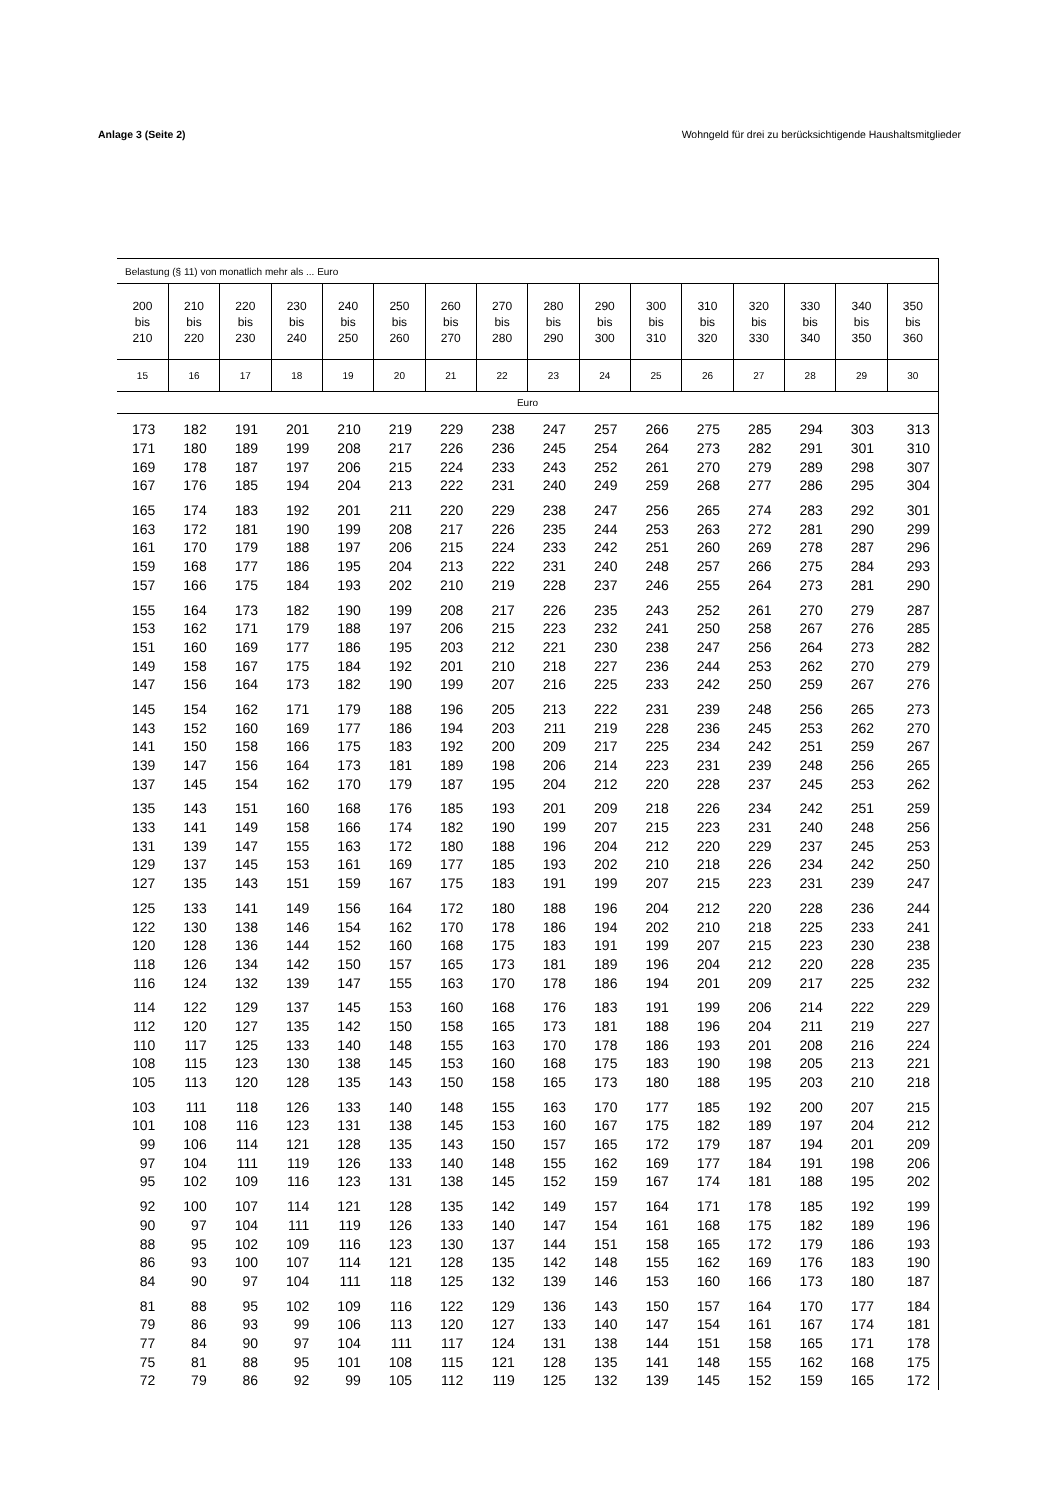Anlage 3 (Seite 2) Wohngeld für drei zu berücksichtigende Haushaltsmitglieder
| Belastung (§ 11) von monatlich mehr als ... Euro | | | | | | | | | | | | | | | |
| --- | --- | --- | --- | --- | --- | --- | --- | --- | --- | --- | --- | --- | --- | --- | --- |
| 200 bis 210 | 210 bis 220 | 220 bis 230 | 230 bis 240 | 240 bis 250 | 250 bis 260 | 260 bis 270 | 270 bis 280 | 280 bis 290 | 290 bis 300 | 300 bis 310 | 310 bis 320 | 320 bis 330 | 330 bis 340 | 340 bis 350 | 350 bis 360 |
| 15 | 16 | 17 | 18 | 19 | 20 | 21 | 22 | 23 | 24 | 25 | 26 | 27 | 28 | 29 | 30 |
| Euro | | | | | | | | | | | | | | | |
| 173 | 182 | 191 | 201 | 210 | 219 | 229 | 238 | 247 | 257 | 266 | 275 | 285 | 294 | 303 | 313 |
| 171 | 180 | 189 | 199 | 208 | 217 | 226 | 236 | 245 | 254 | 264 | 273 | 282 | 291 | 301 | 310 |
| 169 | 178 | 187 | 197 | 206 | 215 | 224 | 233 | 243 | 252 | 261 | 270 | 279 | 289 | 298 | 307 |
| 167 | 176 | 185 | 194 | 204 | 213 | 222 | 231 | 240 | 249 | 259 | 268 | 277 | 286 | 295 | 304 |
| 165 | 174 | 183 | 192 | 201 | 211 | 220 | 229 | 238 | 247 | 256 | 265 | 274 | 283 | 292 | 301 |
| 163 | 172 | 181 | 190 | 199 | 208 | 217 | 226 | 235 | 244 | 253 | 263 | 272 | 281 | 290 | 299 |
| 161 | 170 | 179 | 188 | 197 | 206 | 215 | 224 | 233 | 242 | 251 | 260 | 269 | 278 | 287 | 296 |
| 159 | 168 | 177 | 186 | 195 | 204 | 213 | 222 | 231 | 240 | 248 | 257 | 266 | 275 | 284 | 293 |
| 157 | 166 | 175 | 184 | 193 | 202 | 210 | 219 | 228 | 237 | 246 | 255 | 264 | 273 | 281 | 290 |
| 155 | 164 | 173 | 182 | 190 | 199 | 208 | 217 | 226 | 235 | 243 | 252 | 261 | 270 | 279 | 287 |
| 153 | 162 | 171 | 179 | 188 | 197 | 206 | 215 | 223 | 232 | 241 | 250 | 258 | 267 | 276 | 285 |
| 151 | 160 | 169 | 177 | 186 | 195 | 203 | 212 | 221 | 230 | 238 | 247 | 256 | 264 | 273 | 282 |
| 149 | 158 | 167 | 175 | 184 | 192 | 201 | 210 | 218 | 227 | 236 | 244 | 253 | 262 | 270 | 279 |
| 147 | 156 | 164 | 173 | 182 | 190 | 199 | 207 | 216 | 225 | 233 | 242 | 250 | 259 | 267 | 276 |
| 145 | 154 | 162 | 171 | 179 | 188 | 196 | 205 | 213 | 222 | 231 | 239 | 248 | 256 | 265 | 273 |
| 143 | 152 | 160 | 169 | 177 | 186 | 194 | 203 | 211 | 219 | 228 | 236 | 245 | 253 | 262 | 270 |
| 141 | 150 | 158 | 166 | 175 | 183 | 192 | 200 | 209 | 217 | 225 | 234 | 242 | 251 | 259 | 267 |
| 139 | 147 | 156 | 164 | 173 | 181 | 189 | 198 | 206 | 214 | 223 | 231 | 239 | 248 | 256 | 265 |
| 137 | 145 | 154 | 162 | 170 | 179 | 187 | 195 | 204 | 212 | 220 | 228 | 237 | 245 | 253 | 262 |
| 135 | 143 | 151 | 160 | 168 | 176 | 185 | 193 | 201 | 209 | 218 | 226 | 234 | 242 | 251 | 259 |
| 133 | 141 | 149 | 158 | 166 | 174 | 182 | 190 | 199 | 207 | 215 | 223 | 231 | 240 | 248 | 256 |
| 131 | 139 | 147 | 155 | 163 | 172 | 180 | 188 | 196 | 204 | 212 | 220 | 229 | 237 | 245 | 253 |
| 129 | 137 | 145 | 153 | 161 | 169 | 177 | 185 | 193 | 202 | 210 | 218 | 226 | 234 | 242 | 250 |
| 127 | 135 | 143 | 151 | 159 | 167 | 175 | 183 | 191 | 199 | 207 | 215 | 223 | 231 | 239 | 247 |
| 125 | 133 | 141 | 149 | 156 | 164 | 172 | 180 | 188 | 196 | 204 | 212 | 220 | 228 | 236 | 244 |
| 122 | 130 | 138 | 146 | 154 | 162 | 170 | 178 | 186 | 194 | 202 | 210 | 218 | 225 | 233 | 241 |
| 120 | 128 | 136 | 144 | 152 | 160 | 168 | 175 | 183 | 191 | 199 | 207 | 215 | 223 | 230 | 238 |
| 118 | 126 | 134 | 142 | 150 | 157 | 165 | 173 | 181 | 189 | 196 | 204 | 212 | 220 | 228 | 235 |
| 116 | 124 | 132 | 139 | 147 | 155 | 163 | 170 | 178 | 186 | 194 | 201 | 209 | 217 | 225 | 232 |
| 114 | 122 | 129 | 137 | 145 | 153 | 160 | 168 | 176 | 183 | 191 | 199 | 206 | 214 | 222 | 229 |
| 112 | 120 | 127 | 135 | 142 | 150 | 158 | 165 | 173 | 181 | 188 | 196 | 204 | 211 | 219 | 227 |
| 110 | 117 | 125 | 133 | 140 | 148 | 155 | 163 | 170 | 178 | 186 | 193 | 201 | 208 | 216 | 224 |
| 108 | 115 | 123 | 130 | 138 | 145 | 153 | 160 | 168 | 175 | 183 | 190 | 198 | 205 | 213 | 221 |
| 105 | 113 | 120 | 128 | 135 | 143 | 150 | 158 | 165 | 173 | 180 | 188 | 195 | 203 | 210 | 218 |
| 103 | 111 | 118 | 126 | 133 | 140 | 148 | 155 | 163 | 170 | 177 | 185 | 192 | 200 | 207 | 215 |
| 101 | 108 | 116 | 123 | 131 | 138 | 145 | 153 | 160 | 167 | 175 | 182 | 189 | 197 | 204 | 212 |
| 99 | 106 | 114 | 121 | 128 | 135 | 143 | 150 | 157 | 165 | 172 | 179 | 187 | 194 | 201 | 209 |
| 97 | 104 | 111 | 119 | 126 | 133 | 140 | 148 | 155 | 162 | 169 | 177 | 184 | 191 | 198 | 206 |
| 95 | 102 | 109 | 116 | 123 | 131 | 138 | 145 | 152 | 159 | 167 | 174 | 181 | 188 | 195 | 202 |
| 92 | 100 | 107 | 114 | 121 | 128 | 135 | 142 | 149 | 157 | 164 | 171 | 178 | 185 | 192 | 199 |
| 90 | 97 | 104 | 111 | 119 | 126 | 133 | 140 | 147 | 154 | 161 | 168 | 175 | 182 | 189 | 196 |
| 88 | 95 | 102 | 109 | 116 | 123 | 130 | 137 | 144 | 151 | 158 | 165 | 172 | 179 | 186 | 193 |
| 86 | 93 | 100 | 107 | 114 | 121 | 128 | 135 | 142 | 148 | 155 | 162 | 169 | 176 | 183 | 190 |
| 84 | 90 | 97 | 104 | 111 | 118 | 125 | 132 | 139 | 146 | 153 | 160 | 166 | 173 | 180 | 187 |
| 81 | 88 | 95 | 102 | 109 | 116 | 122 | 129 | 136 | 143 | 150 | 157 | 164 | 170 | 177 | 184 |
| 79 | 86 | 93 | 99 | 106 | 113 | 120 | 127 | 133 | 140 | 147 | 154 | 161 | 167 | 174 | 181 |
| 77 | 84 | 90 | 97 | 104 | 111 | 117 | 124 | 131 | 138 | 144 | 151 | 158 | 165 | 171 | 178 |
| 75 | 81 | 88 | 95 | 101 | 108 | 115 | 121 | 128 | 135 | 141 | 148 | 155 | 162 | 168 | 175 |
| 72 | 79 | 86 | 92 | 99 | 105 | 112 | 119 | 125 | 132 | 139 | 145 | 152 | 159 | 165 | 172 |